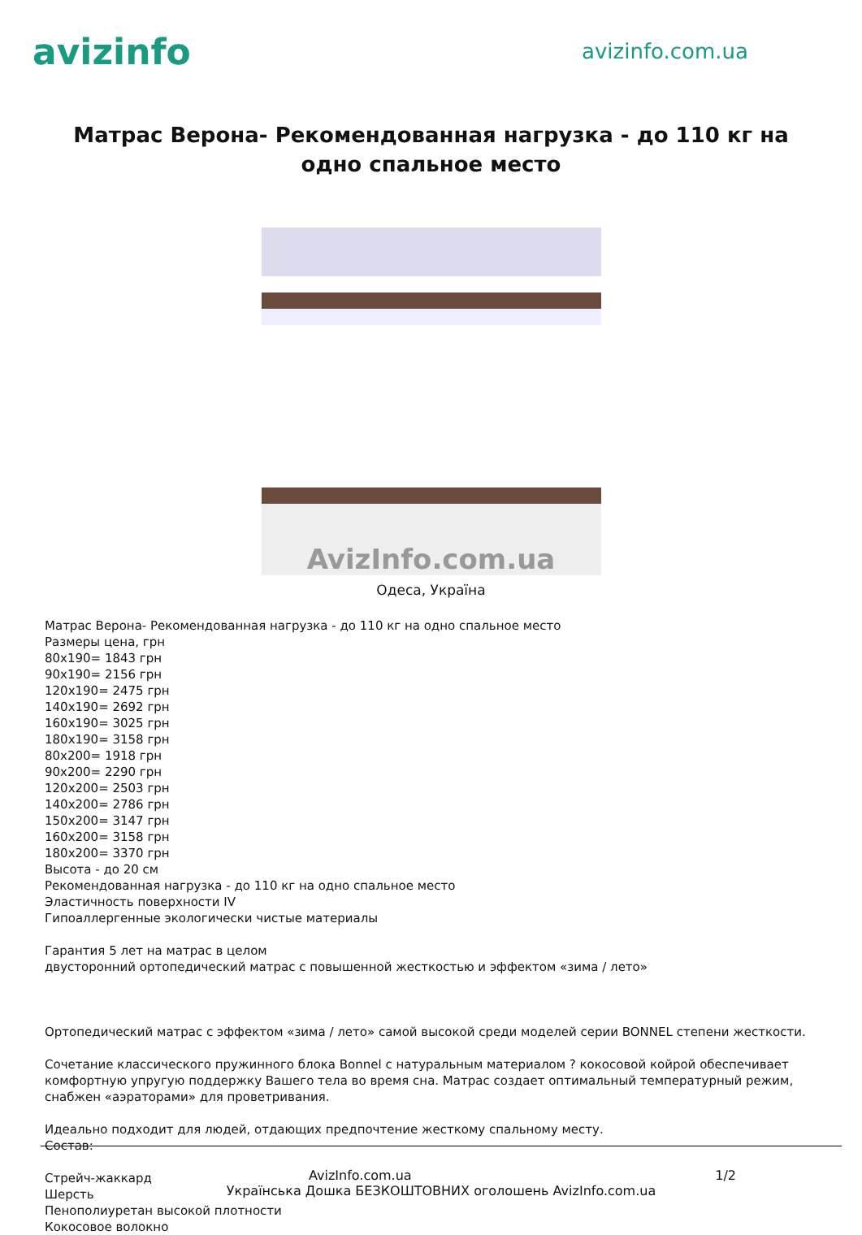avizinfo
avizinfo.com.ua
Матрас Верона- Рекомендованная нагрузка - до 110 кг на одно спальное место
AvizInfo.com.ua
Одеса, Україна
Матрас Верона- Рекомендованная нагрузка - до 110 кг на одно спальное место
Размеры цена, грн
80x190= 1843 грн
90x190= 2156 грн
120x190= 2475 грн
140x190= 2692 грн
160x190= 3025 грн
180x190= 3158 грн
80x200= 1918 грн
90x200= 2290 грн
120x200= 2503 грн
140x200= 2786 грн
150x200= 3147 грн
160x200= 3158 грн
180x200= 3370 грн
Высота - до 20 см
Рекомендованная нагрузка - до 110 кг на одно спальное место
Эластичность поверхности IV
Гипоаллергенные экологически чистые материалы
Гарантия 5 лет на матрас в целом
двусторонний ортопедический матрас с повышенной жесткостью и эффектом «зима / лето»
Ортопедический матрас с эффектом «зима / лето» самой высокой среди моделей серии BONNEL степени жесткости.
Сочетание классического пружинного блока Bonnel с натуральным материалом ? кокосовой койрой обеспечивает комфортную упругую поддержку Вашего тела во время сна. Матрас создает оптимальный температурный режим, снабжен «аэраторами» для проветривания.
Идеально подходит для людей, отдающих предпочтение жесткому спальному месту.
Состав:
Стрейч-жаккард
Шерсть
Пенополиуретан высокой плотности
Кокосовое волокно
AvizInfo.com.ua 1/2
Українська Дошка БЕЗКОШТОВНИХ оголошень AvizInfo.com.ua